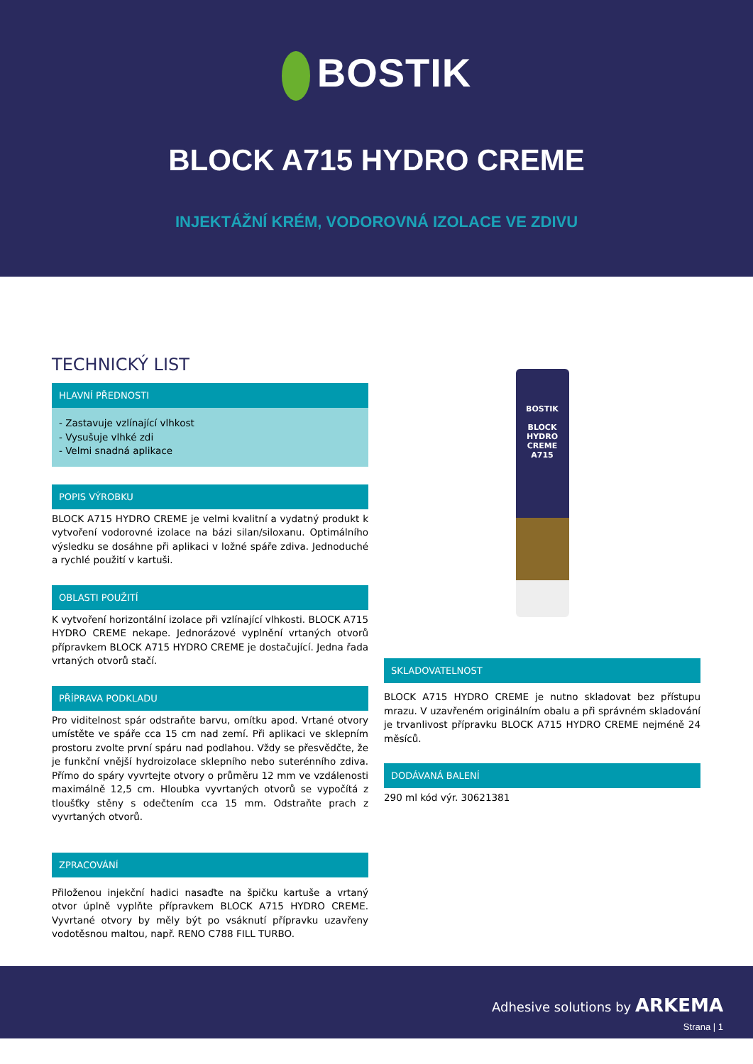BOSTIK
BLOCK A715 HYDRO CREME
INJEKTÁŽNÍ KRÉM, VODOROVNÁ IZOLACE VE ZDIVU
TECHNICKÝ LIST
HLAVNÍ PŘEDNOSTI
- Zastavuje vzlínající vlhkost
- Vysušuje vlhké zdi
- Velmi snadná aplikace
POPIS VÝROBKU
BLOCK A715 HYDRO CREME je velmi kvalitní a vydatný produkt k vytvoření vodorovné izolace na bázi silan/siloxanu. Optimálního výsledku se dosáhne při aplikaci v ložné spáře zdiva. Jednoduché a rychlé použití v kartuši.
OBLASTI POUŽITÍ
K vytvoření horizontální izolace při vzlínající vlhkosti. BLOCK A715 HYDRO CREME nekape. Jednorázové vyplnění vrtaných otvorů přípravkem BLOCK A715 HYDRO CREME je dostačující. Jedna řada vrtaných otvorů stačí.
PŘÍPRAVA PODKLADU
Pro viditelnost spár odstraňte barvu, omítku apod. Vrtané otvory umístěte ve spáře cca 15 cm nad zemí. Při aplikaci ve sklepním prostoru zvolte první spáru nad podlahou. Vždy se přesvědčte, že je funkční vnější hydroizolace sklepního nebo suterénního zdiva. Přímo do spáry vyvrtejte otvory o průměru 12 mm ve vzdálenosti maximálně 12,5 cm. Hloubka vyvrtaných otvorů se vypočítá z tloušťky stěny s odečtením cca 15 mm. Odstraňte prach z vyvrtaných otvorů.
ZPRACOVÁNÍ
Přiloženou injekční hadici nasaďte na špičku kartuše a vrtaný otvor úplně vyplňte přípravkem BLOCK A715 HYDRO CREME. Vyvrtané otvory by měly být po vsáknutí přípravku uzavřeny vodotěsnou maltou, např. RENO C788 FILL TURBO.
BOSTIK
BLOCK
HYDRO CREME
A715
SKLADOVATELNOST
BLOCK A715 HYDRO CREME je nutno skladovat bez přístupu mrazu. V uzavřeném originálním obalu a při správném skladování je trvanlivost přípravku BLOCK A715 HYDRO CREME nejméně 24 měsíců.
DODÁVANÁ BALENÍ
290 ml kód výr. 30621381
Adhesive solutions by ARKEMA
Strana | 1